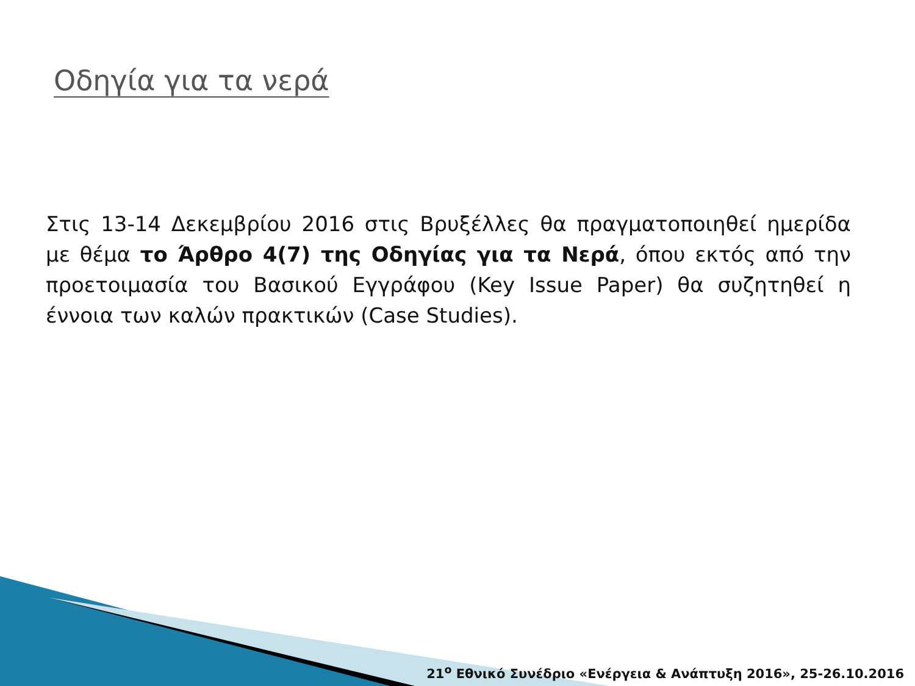Οδηγία για τα νερά
Στις 13-14 Δεκεμβρίου 2016 στις Βρυξέλλες θα πραγματοποιηθεί ημερίδα με θέμα το Άρθρο 4(7) της Οδηγίας για τα Νερά, όπου εκτός από την προετοιμασία του Βασικού Εγγράφου (Key Issue Paper) θα συζητηθεί η έννοια των καλών πρακτικών (Case Studies).
21<sup>ο</sup> Εθνικό Συνέδριο «Ενέργεια & Ανάπτυξη 2016», 25-26.10.2016